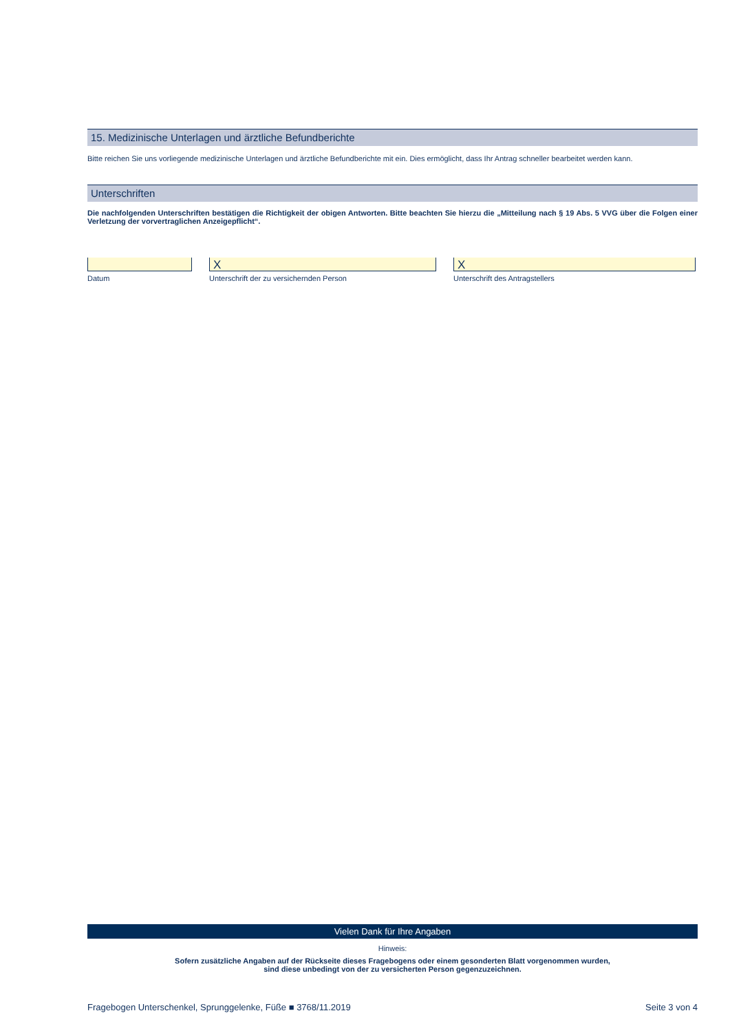15. Medizinische Unterlagen und ärztliche Befundberichte
Bitte reichen Sie uns vorliegende medizinische Unterlagen und ärztliche Befundberichte mit ein. Dies ermöglicht, dass Ihr Antrag schneller bearbeitet werden kann.
Unterschriften
Die nachfolgenden Unterschriften bestätigen die Richtigkeit der obigen Antworten. Bitte beachten Sie hierzu die „Mitteilung nach § 19 Abs. 5 VVG über die Folgen einer Verletzung der vorvertraglichen Anzeigepflicht“.
Datum
X
Unterschrift der zu versichernden Person
X
Unterschrift des Antragstellers
Vielen Dank für Ihre Angaben
Hinweis:
Sofern zusätzliche Angaben auf der Rückseite dieses Fragebogens oder einem gesonderten Blatt vorgenommen wurden,
sind diese unbedingt von der zu versicherten Person gegenzuzeichnen.
Fragebogen Unterschenkel, Sprunggelenke, Füße ■ 3768/11.2019 Seite 3 von 4